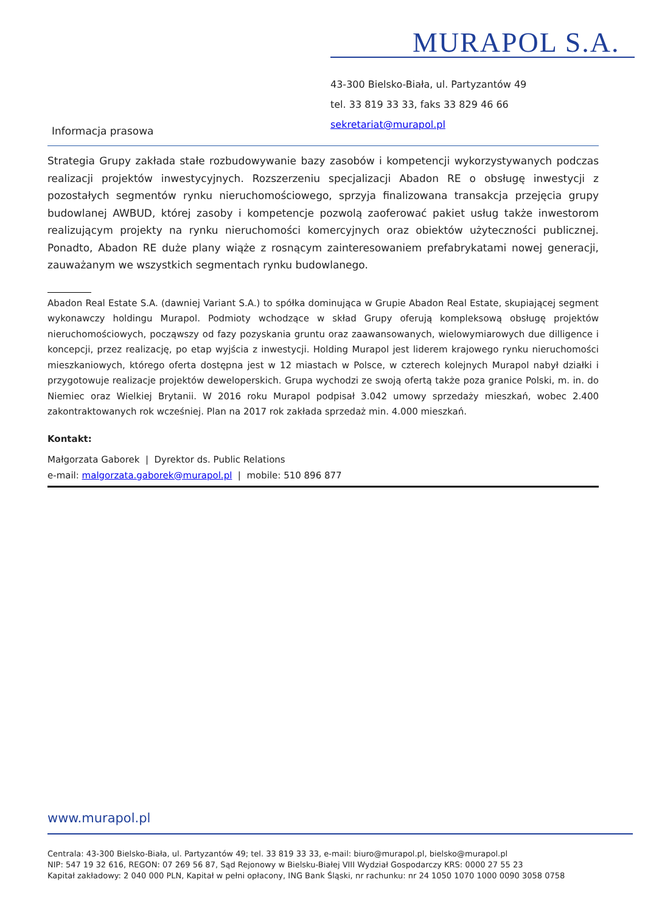MURAPOL S.A.
43-300 Bielsko-Biała, ul. Partyzantów 49
tel. 33 819 33 33, faks 33 829 46 66
sekretariat@murapol.pl
Informacja prasowa
Strategia Grupy zakłada stałe rozbudowywanie bazy zasobów i kompetencji wykorzystywanych podczas realizacji projektów inwestycyjnych. Rozszerzeniu specjalizacji Abadon RE o obsługę inwestycji z pozostałych segmentów rynku nieruchomościowego, sprzyja finalizowana transakcja przejęcia grupy budowlanej AWBUD, której zasoby i kompetencje pozwolą zaoferować pakiet usług także inwestorom realizującym projekty na rynku nieruchomości komercyjnych oraz obiektów użyteczności publicznej. Ponadto, Abadon RE duże plany wiąże z rosnącym zainteresowaniem prefabrykatami nowej generacji, zauważanym we wszystkich segmentach rynku budowlanego.
Abadon Real Estate S.A. (dawniej Variant S.A.) to spółka dominująca w Grupie Abadon Real Estate, skupiającej segment wykonawczy holdingu Murapol. Podmioty wchodzące w skład Grupy oferują kompleksową obsługę projektów nieruchomościowych, począwszy od fazy pozyskania gruntu oraz zaawansowanych, wielowymiarowych due dilligence i koncepcji, przez realizację, po etap wyjścia z inwestycji. Holding Murapol jest liderem krajowego rynku nieruchomości mieszkaniowych, którego oferta dostępna jest w 12 miastach w Polsce, w czterech kolejnych Murapol nabył działki i przygotowuje realizacje projektów deweloperskich. Grupa wychodzi ze swoją ofertą także poza granice Polski, m. in. do Niemiec oraz Wielkiej Brytanii. W 2016 roku Murapol podpisał 3.042 umowy sprzedaży mieszkań, wobec 2.400 zakontraktowanych rok wcześniej. Plan na 2017 rok zakłada sprzedaż min. 4.000 mieszkań.
Kontakt:
Małgorzata Gaborek | Dyrektor ds. Public Relations
e-mail: malgorzata.gaborek@murapol.pl | mobile: 510 896 877
www.murapol.pl
Centrala: 43-300 Bielsko-Biała, ul. Partyzantów 49; tel. 33 819 33 33, e-mail: biuro@murapol.pl, bielsko@murapol.pl
NIP: 547 19 32 616, REGON: 07 269 56 87, Sąd Rejonowy w Bielsku-Białej VIII Wydział Gospodarczy KRS: 0000 27 55 23
Kapitał zakładowy: 2 040 000 PLN, Kapitał w pełni opłacony, ING Bank Śląski, nr rachunku: nr 24 1050 1070 1000 0090 3058 0758